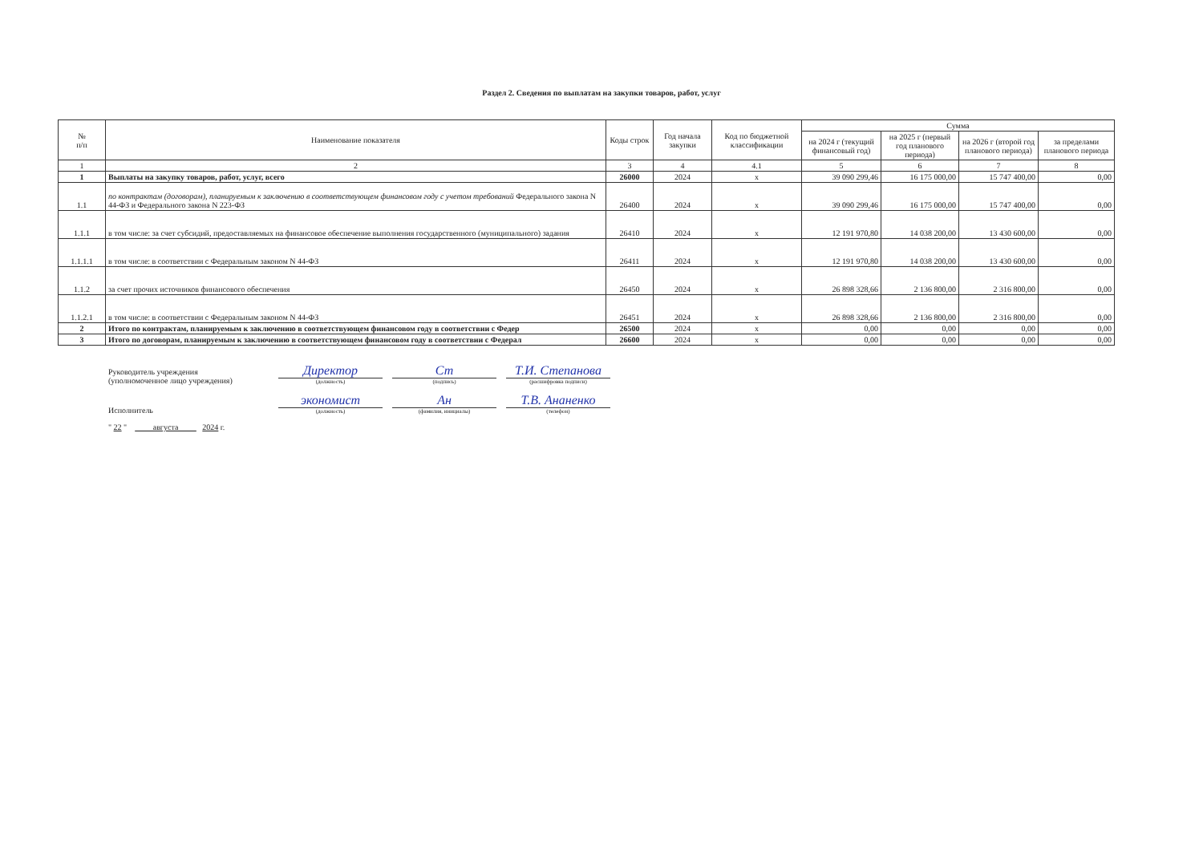Раздел 2. Сведения по выплатам на закупки товаров, работ, услуг
| № п/п | Наименование показателя | Коды строк | Год начала закупки | Код по бюджетной классификации | Сумма | | | |
| --- | --- | --- | --- | --- | --- | --- | --- | --- |
| | | | | | на 2024 г (текущий финансовый год) | на 2025 г (первый год планового периода) | на 2026 г (второй год планового периода) | за пределами планового периода |
| 1 | 2 | 3 | 4 | 4.1 | 5 | 6 | 7 | 8 |
| 1 | Выплаты на закупку товаров, работ, услуг, всего | 26000 | 2024 | x | 39 090 299,46 | 16 175 000,00 | 15 747 400,00 | 0,00 |
| 1.1 | по контрактам (договорам), планируемым к заключению в соответствующем финансовом году с учетом требований Федерального закона N 44-ФЗ и Федерального закона N 223-ФЗ | 26400 | 2024 | x | 39 090 299,46 | 16 175 000,00 | 15 747 400,00 | 0,00 |
| 1.1.1 | в том числе: за счет субсидий, предоставляемых на финансовое обеспечение выполнения государственного (муниципального) задания | 26410 | 2024 | x | 12 191 970,80 | 14 038 200,00 | 13 430 600,00 | 0,00 |
| 1.1.1.1 | в том числе: в соответствии с Федеральным законом N 44-ФЗ | 26411 | 2024 | x | 12 191 970,80 | 14 038 200,00 | 13 430 600,00 | 0,00 |
| 1.1.2 | за счет прочих источников финансового обеспечения | 26450 | 2024 | x | 26 898 328,66 | 2 136 800,00 | 2 316 800,00 | 0,00 |
| 1.1.2.1 | в том числе: в соответствии с Федеральным законом N 44-ФЗ | 26451 | 2024 | x | 26 898 328,66 | 2 136 800,00 | 2 316 800,00 | 0,00 |
| 2 | Итого по контрактам, планируемым к заключению в соответствующем финансовом году в соответствии с Федер | 26500 | 2024 | x | 0,00 | 0,00 | 0,00 | 0,00 |
| 3 | Итого по договорам, планируемым к заключению в соответствующем финансовом году в соответствии с Федерал | 26600 | 2024 | x | 0,00 | 0,00 | 0,00 | 0,00 |
Руководитель учреждения
(уполномоченное лицо учреждения)
Директор
(должность)
Ст
(подпись)
Т.И. Степанова
(расшифровка подписи)
Исполнитель
экономист
(должность)
Ан
(фамилия, инициалы)
Т.В. Ананенко
(телефон)
" 22 " августа 2024 г.